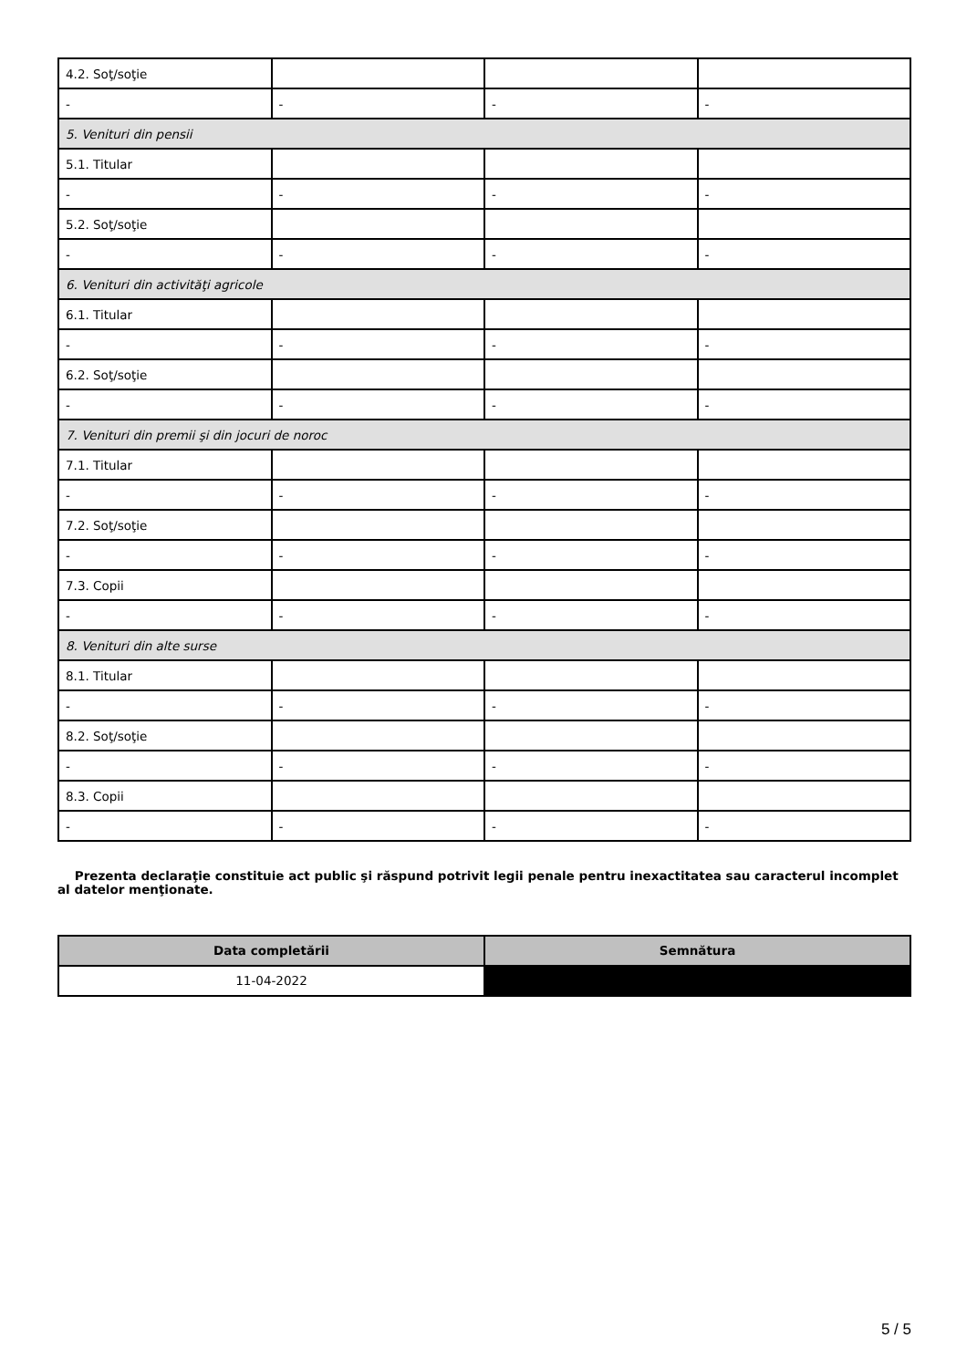| 4.2. Soţ/soţie | | | |
| - | - | - | - |
| 5. Venituri din pensii | | | |
| 5.1. Titular | | | |
| - | - | - | - |
| 5.2. Soţ/soţie | | | |
| - | - | - | - |
| 6. Venituri din activităţi agricole | | | |
| 6.1. Titular | | | |
| - | - | - | - |
| 6.2. Soţ/soţie | | | |
| - | - | - | - |
| 7. Venituri din premii şi din jocuri de noroc | | | |
| 7.1. Titular | | | |
| - | - | - | - |
| 7.2. Soţ/soţie | | | |
| - | - | - | - |
| 7.3. Copii | | | |
| - | - | - | - |
| 8. Venituri din alte surse | | | |
| 8.1. Titular | | | |
| - | - | - | - |
| 8.2. Soţ/soţie | | | |
| - | - | - | - |
| 8.3. Copii | | | |
| - | - | - | - |
Prezenta declaraţie constituie act public şi răspund potrivit legii penale pentru inexactitatea sau caracterul incomplet al datelor menţionate.
| Data completării | Semnătura |
| --- | --- |
| 11-04-2022 | |
5 / 5